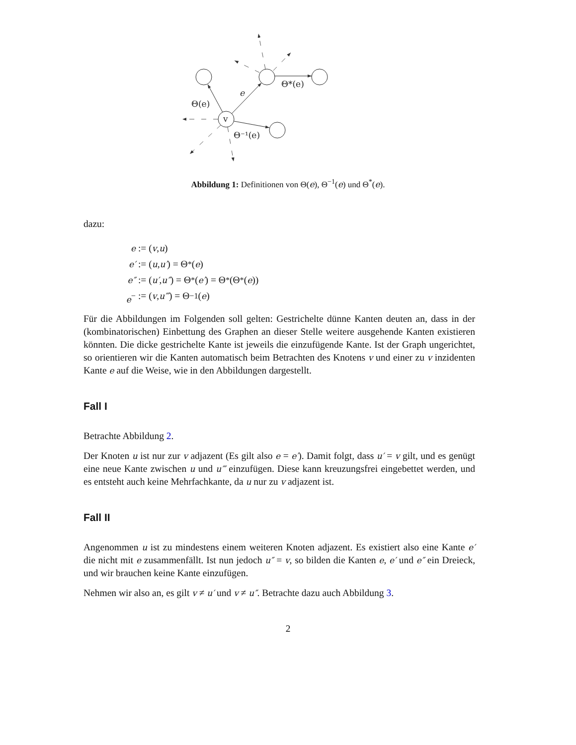v
e
Θ(e)
Θ*(e)
Θ⁻¹(e)
Abbildung 1: Definitionen von Θ(e), Θ<sup>−1</sup>(e) und Θ<sup>*</sup>(e).
dazu:
e := (v, u)
e′ := (u, u′) = Θ<sup>*</sup>(e)
e″ := (u′, u″) = Θ<sup>*</sup>(e′) = Θ<sup>*</sup>(Θ<sup>*</sup>(e))
e<sup>−</sup> := (v, u‴) = Θ<sup>−1</sup>(e)
Für die Abbildungen im Folgenden soll gelten: Gestrichelte dünne Kanten deuten an, dass in der (kombinatorischen) Einbettung des Graphen an dieser Stelle weitere ausgehende Kanten existieren könnten. Die dicke gestrichelte Kante ist jeweils die einzufügende Kante. Ist der Graph ungerichtet, so orientieren wir die Kanten automatisch beim Betrachten des Knotens v und einer zu v inzidenten Kante e auf die Weise, wie in den Abbildungen dargestellt.
Fall I
Betrachte Abbildung 2.
Der Knoten u ist nur zur v adjazent (Es gilt also e = e′). Damit folgt, dass u′ = v gilt, und es genügt eine neue Kante zwischen u und u‴ einzufügen. Diese kann kreuzungsfrei eingebettet werden, und es entsteht auch keine Mehrfachkante, da u nur zu v adjazent ist.
Fall II
Angenommen u ist zu mindestens einem weiteren Knoten adjazent. Es existiert also eine Kante e′ die nicht mit e zusammenfällt. Ist nun jedoch u″ = v, so bilden die Kanten e, e′ und e″ ein Dreieck, und wir brauchen keine Kante einzufügen.
Nehmen wir also an, es gilt v ≠ u′ und v ≠ u″. Betrachte dazu auch Abbildung 3.
2